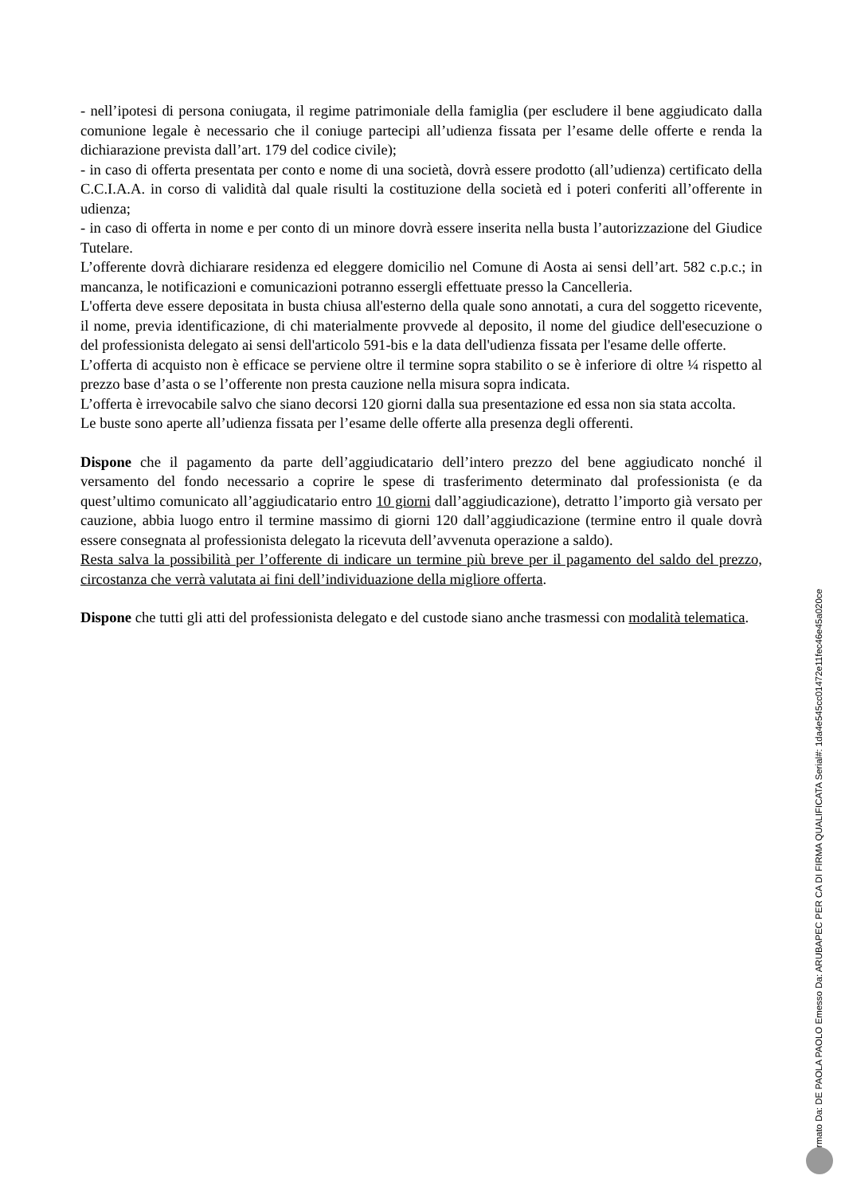- nell’ipotesi di persona coniugata, il regime patrimoniale della famiglia (per escludere il bene aggiudicato dalla comunione legale è necessario che il coniuge partecipi all’udienza fissata per l’esame delle offerte e renda la dichiarazione prevista dall’art. 179 del codice civile);
- in caso di offerta presentata per conto e nome di una società, dovrà essere prodotto (all’udienza) certificato della C.C.I.A.A. in corso di validità dal quale risulti la costituzione della società ed i poteri conferiti all’offerente in udienza;
- in caso di offerta in nome e per conto di un minore dovrà essere inserita nella busta l’autorizzazione del Giudice Tutelare.
L’offerente dovrà dichiarare residenza ed eleggere domicilio nel Comune di Aosta ai sensi dell’art. 582 c.p.c.; in mancanza, le notificazioni e comunicazioni potranno essergli effettuate presso la Cancelleria.
L'offerta deve essere depositata in busta chiusa all'esterno della quale sono annotati, a cura del soggetto ricevente, il nome, previa identificazione, di chi materialmente provvede al deposito, il nome del giudice dell'esecuzione o del professionista delegato ai sensi dell'articolo 591-bis e la data dell'udienza fissata per l'esame delle offerte.
L’offerta di acquisto non è efficace se perviene oltre il termine sopra stabilito o se è inferiore di oltre ¼ rispetto al prezzo base d’asta o se l’offerente non presta cauzione nella misura sopra indicata.
L’offerta è irrevocabile salvo che siano decorsi 120 giorni dalla sua presentazione ed essa non sia stata accolta.
Le buste sono aperte all’udienza fissata per l’esame delle offerte alla presenza degli offerenti.
Dispone che il pagamento da parte dell’aggiudicatario dell’intero prezzo del bene aggiudicato nonché il versamento del fondo necessario a coprire le spese di trasferimento determinato dal professionista (e da quest’ultimo comunicato all’aggiudicatario entro 10 giorni dall’aggiudicazione), detratto l’importo già versato per cauzione, abbia luogo entro il termine massimo di giorni 120 dall’aggiudicazione (termine entro il quale dovrà essere consegnata al professionista delegato la ricevuta dell’avvenuta operazione a saldo).
Resta salva la possibilità per l’offerente di indicare un termine più breve per il pagamento del saldo del prezzo, circostanza che verrà valutata ai fini dell’individuazione della migliore offerta.
Dispone che tutti gli atti del professionista delegato e del custode siano anche trasmessi con modalità telematica.
Firmato Da: DE PAOLA PAOLO Emesso Da: ARUBAPEC PER CA DI FIRMA QUALIFICATA Serial#: 1da4e545cc01472e11fec46e45a020ce